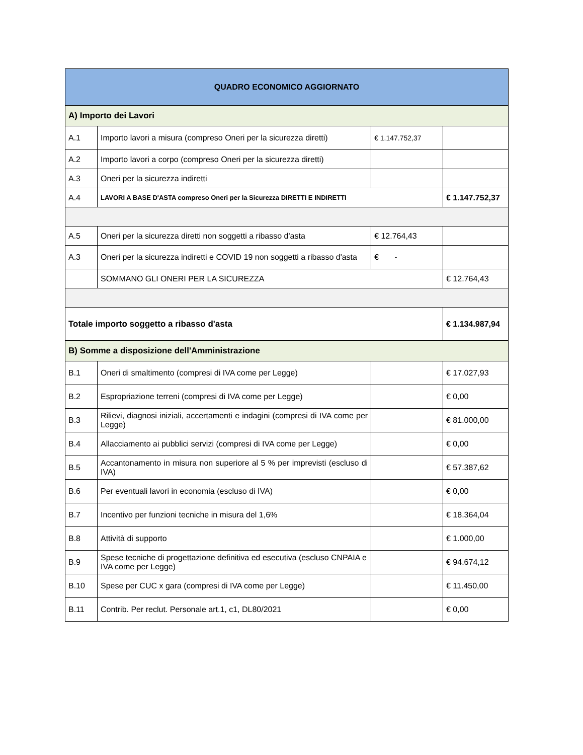| QUADRO ECONOMICO AGGIORNATO | | | |
| --- | --- | --- | --- |
| A) Importo dei Lavori | | | |
| A.1 | Importo lavori a misura (compreso Oneri per la sicurezza diretti) | € 1.147.752,37 | |
| A.2 | Importo lavori a corpo (compreso Oneri per la sicurezza diretti) | | |
| A.3 | Oneri per la sicurezza indiretti | | |
| A.4 | LAVORI A BASE D'ASTA compreso Oneri per la Sicurezza DIRETTI E INDIRETTI | | € 1.147.752,37 |
| A.5 | Oneri per la sicurezza diretti non soggetti a ribasso d'asta | € 12.764,43 | |
| A.3 | Oneri per la sicurezza indiretti e COVID 19 non soggetti a ribasso d'asta | € - | |
| | SOMMANO GLI ONERI PER LA SICUREZZA | | € 12.764,43 |
| Totale importo soggetto a ribasso d'asta | | | € 1.134.987,94 |
| B) Somme a disposizione dell'Amministrazione | | | |
| B.1 | Oneri di smaltimento (compresi di IVA come per Legge) | | € 17.027,93 |
| B.2 | Espropriazione terreni (compresi di IVA come per Legge) | | € 0,00 |
| B.3 | Rilievi, diagnosi iniziali, accertamenti e indagini (compresi di IVA come per Legge) | | € 81.000,00 |
| B.4 | Allacciamento ai pubblici servizi (compresi di IVA come per Legge) | | € 0,00 |
| B.5 | Accantonamento in misura non superiore al 5 % per imprevisti (escluso di IVA) | | € 57.387,62 |
| B.6 | Per eventuali lavori in economia (escluso di IVA) | | € 0,00 |
| B.7 | Incentivo per funzioni tecniche in misura del 1,6% | | € 18.364,04 |
| B.8 | Attività di supporto | | € 1.000,00 |
| B.9 | Spese tecniche di progettazione definitiva ed esecutiva (escluso CNPAIA e IVA come per Legge) | | € 94.674,12 |
| B.10 | Spese per CUC x gara (compresi di IVA come per Legge) | | € 11.450,00 |
| B.11 | Contrib. Per reclut. Personale art.1, c1, DL80/2021 | | € 0,00 |